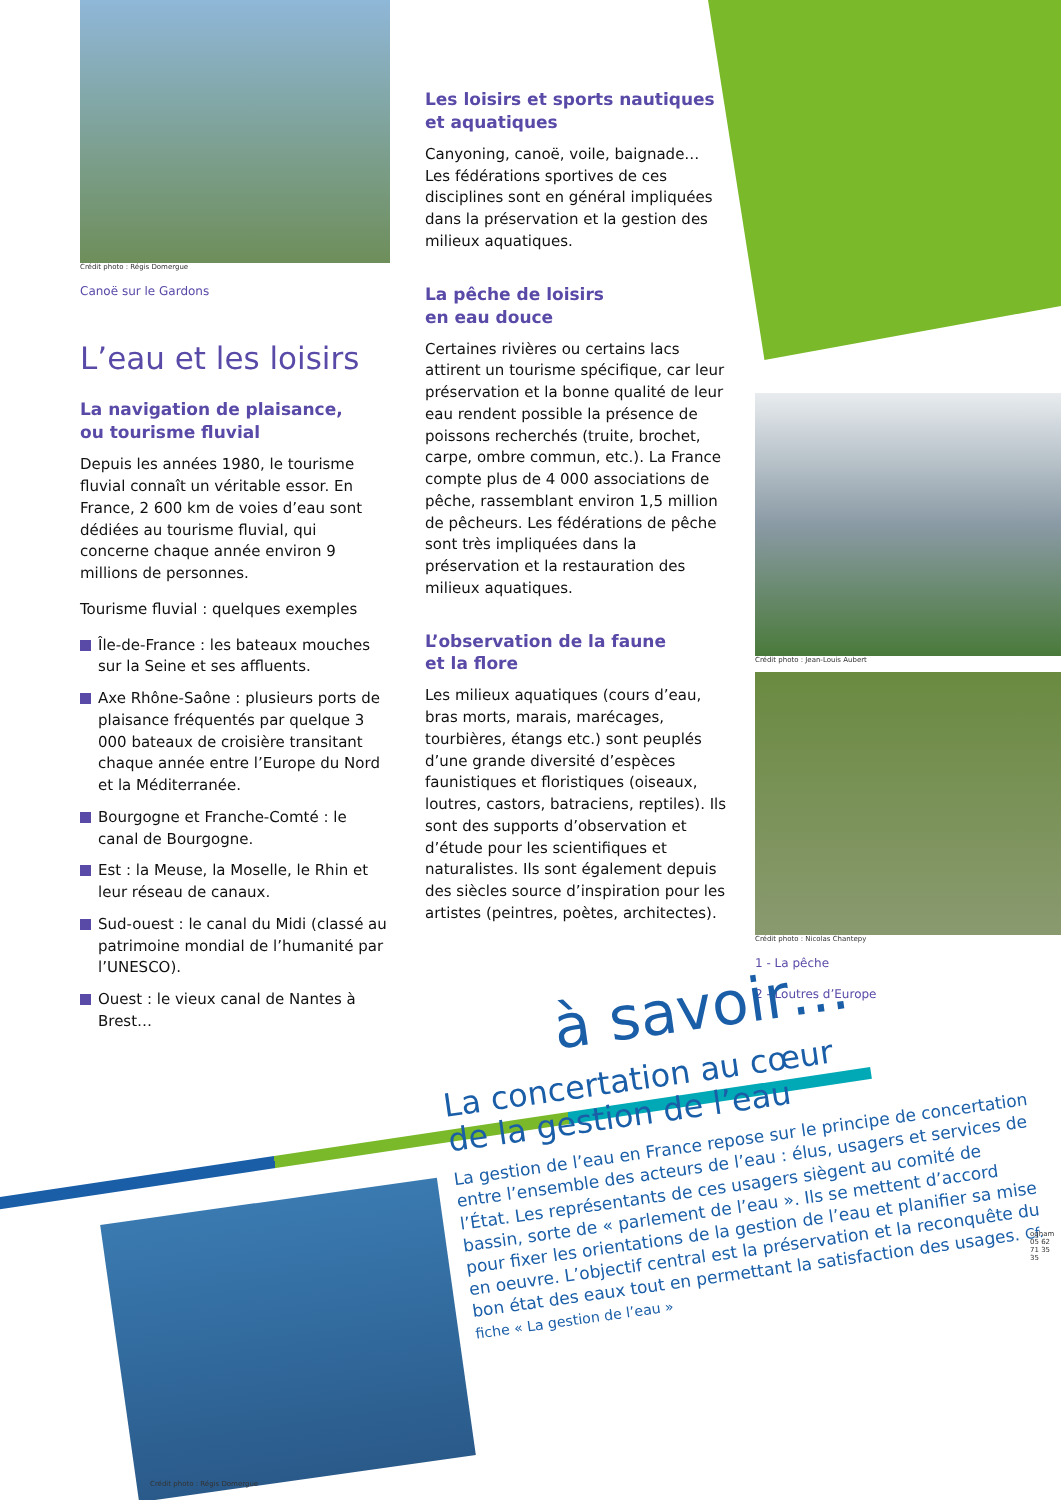Crédit photo : Régis Domergue
Canoë sur le Gardons
L’eau et les loisirs
La navigation de plaisance,
ou tourisme fluvial
Depuis les années 1980, le tourisme fluvial connaît un véritable essor. En France, 2 600 km de voies d’eau sont dédiées au tourisme fluvial, qui concerne chaque année environ 9 millions de personnes.
Tourisme fluvial : quelques exemples
Île-de-France : les bateaux mouches sur la Seine et ses affluents.
Axe Rhône-Saône : plusieurs ports de plaisance fréquentés par quelque 3 000 bateaux de croisière transitant chaque année entre l’Europe du Nord et la Méditerranée.
Bourgogne et Franche-Comté : le canal de Bourgogne.
Est : la Meuse, la Moselle, le Rhin et leur réseau de canaux.
Sud-ouest : le canal du Midi (classé au patrimoine mondial de l’humanité par l’UNESCO).
Ouest : le vieux canal de Nantes à Brest…
Les loisirs et sports nautiques
et aquatiques
Canyoning, canoë, voile, baignade…
Les fédérations sportives de ces disciplines sont en général impliquées dans la préservation et la gestion des milieux aquatiques.
La pêche de loisirs
en eau douce
Certaines rivières ou certains lacs attirent un tourisme spécifique, car leur préservation et la bonne qualité de leur eau rendent possible la présence de poissons recherchés (truite, brochet, carpe, ombre commun, etc.). La France compte plus de 4 000 associations de pêche, rassemblant environ 1,5 million de pêcheurs. Les fédérations de pêche sont très impliquées dans la préservation et la restauration des milieux aquatiques.
L’observation de la faune
et la flore
Les milieux aquatiques (cours d’eau, bras morts, marais, marécages, tourbières, étangs etc.) sont peuplés d’une grande diversité d’espèces faunistiques et floristiques (oiseaux, loutres, castors, batraciens, reptiles). Ils sont des supports d’observation et d’étude pour les scientifiques et naturalistes. Ils sont également depuis des siècles source d’inspiration pour les artistes (peintres, poètes, architectes).
Crédit photo : Jean-Louis Aubert
Crédit photo : Nicolas Chantepy
1 - La pêche
2 - Loutres d’Europe
Crédit photo : Régis Domergue
à savoir…
La concertation au cœur
de la gestion de l’eau
La gestion de l’eau en France repose sur le principe de concertation entre l’ensemble des acteurs de l’eau : élus, usagers et services de l’État. Les représentants de ces usagers siègent au comité de bassin, sorte de « parlement de l’eau ». Ils se mettent d’accord pour fixer les orientations de la gestion de l’eau et planifier sa mise en oeuvre. L’objectif central est la préservation et la reconquête du bon état des eaux tout en permettant la satisfaction des usages. Cf. fiche « La gestion de l’eau »
ogham 05 62 71 35 35